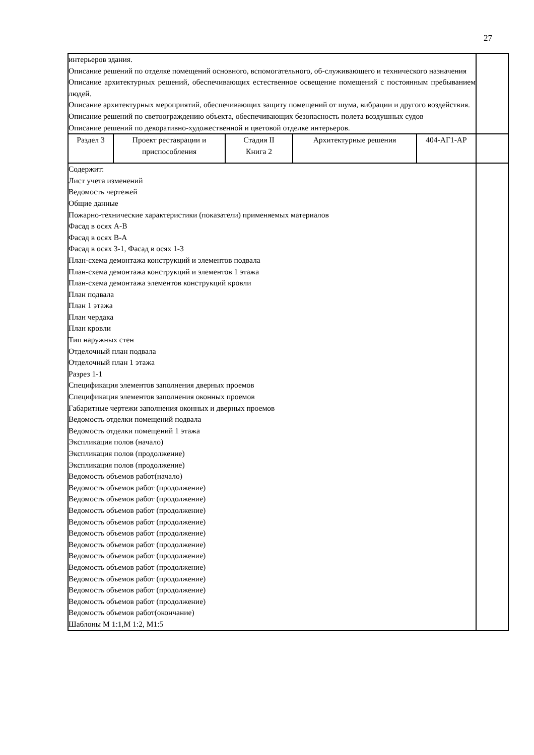27
| интерьеров здания. Описание решений по отделке помещений основного, вспомогательного, об-служивающего и технического назначения Описание архитектурных решений, обеспечивающих естественное освещение помещений с постоянным пребыванием людей. Описание архитектурных мероприятий, обеспечивающих защиту помещений от шума, вибрации и другого воздействия. Описание решений по светоограждению объекта, обеспечивающих безопасность полета воздушных судов Описание решений по декоративно-художественной и цветовой отделке интерьеров. | | | | | |
| Раздел 3 | Проект реставрации и приспособления | Стадия II Книга 2 | Архитектурные решения | 404-АГ1-АР | |
| Содержит: Лист учета изменений Ведомость чертежей Общие данные Пожарно-технические характеристики (показатели) применяемых материалов Фасад в осях А-В Фасад в осях В-А Фасад в осях 3-1, Фасад в осях 1-3 План-схема демонтажа конструкций и элементов подвала План-схема демонтажа конструкций и элементов 1 этажа План-схема демонтажа элементов конструкций кровли План подвала План 1 этажа План чердака План кровли Тип наружных стен Отделочный план подвала Отделочный план 1 этажа Разрез 1-1 Спецификация элементов заполнения дверных проемов Спецификация элементов заполнения оконных проемов Габаритные чертежи заполнения оконных и дверных проемов Ведомость отделки помещений подвала Ведомость отделки помещений 1 этажа Экспликация полов (начало) Экспликация полов (продолжение) Экспликация полов (продолжение) Ведомость объемов работ(начало) Ведомость объемов работ (продолжение) Ведомость объемов работ (продолжение) Ведомость объемов работ (продолжение) Ведомость объемов работ (продолжение) Ведомость объемов работ (продолжение) Ведомость объемов работ (продолжение) Ведомость объемов работ (продолжение) Ведомость объемов работ (продолжение) Ведомость объемов работ (продолжение) Ведомость объемов работ (продолжение) Ведомость объемов работ (продолжение) Ведомость объемов работ(окончание) Шаблоны М 1:1,М 1:2, М1:5 | | | | | |